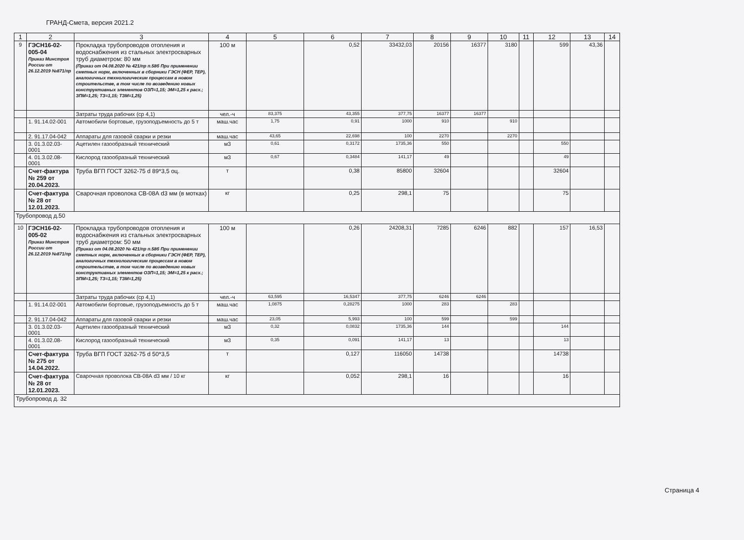ГРАНД-Смета, версия 2021.2
| 1 | 2 | 3 | 4 | 5 | 6 | 7 | 8 | 9 | 10 | 11 | 12 | 13 | 14 |
| --- | --- | --- | --- | --- | --- | --- | --- | --- | --- | --- | --- | --- | --- |
| 9 | ГЭСН16-02-005-04 Приказ Минстроя России от 26.12.2019 №871/пр | Прокладка трубопроводов отопления и водоснабжения из стальных электросварных труб диаметром: 80 мм (Приказ от 04.08.2020 № 421/пр п.58б При применении сметных норм, включенных в сборники ГЭСН (ФЕР, ТЕР), аналогичных технологическим процессам в новом строительстве, в том числе по возведению новых конструктивных элементов ОЗП=1,15; ЭМ=1,25 к расх.; ЗПМ=1,25; ТЗ=1,15; ТЗМ=1,25) | 100 м | | 0,52 | 33432,03 | 20156 | 16377 | 3180 | | 599 | 43,36 | |
| | | Затраты труда рабочих (ср 4,1) | чел.-ч | 83,375 | 43,355 | 377,75 | 16377 | 16377 | | | | | |
| | 1. 91.14.02-001 | Автомобили бортовые, грузоподъемность до 5 т | маш.час | 1,75 | 0,91 | 1000 | 910 | | 910 | | | | |
| | 2. 91.17.04-042 | Аппараты для газовой сварки и резки | маш.час | 43,65 | 22,698 | 100 | 2270 | | 2270 | | | | |
| | 3. 01.3.02.03-0001 | Ацетилен газообразный технический | м3 | 0,61 | 0,3172 | 1735,36 | 550 | | | | 550 | | |
| | 4. 01.3.02.08-0001 | Кислород газообразный технический | м3 | 0,67 | 0,3484 | 141,17 | 49 | | | | 49 | | |
| | Счет-фактура № 259 от 20.04.2023. | Труба ВГП ГОСТ 3262-75 d 89*3,5 оц. | т | | 0,38 | 85800 | 32604 | | | | 32604 | | |
| | Счет-фактура № 28 от 12.01.2023. | Сварочная проволока СВ-08А d3 мм (в мотках) | кг | | 0,25 | 298,1 | 75 | | | | 75 | | |
| Трубопровод д.50 | | | | | | | | | | | | | |
| 10 | ГЭСН16-02-005-02 Приказ Минстроя России от 26.12.2019 №871/пр | Прокладка трубопроводов отопления и водоснабжения из стальных электросварных труб диаметром: 50 мм (Приказ от 04.08.2020 № 421/пр п.58б При применении сметных норм, включенных в сборники ГЭСН (ФЕР, ТЕР), аналогичных технологическим процессам в новом строительстве, в том числе по возведению новых конструктивных элементов ОЗП=1,15; ЭМ=1,25 к расх.; ЗПМ=1,25; ТЗ=1,15; ТЗМ=1,25) | 100 м | | 0,26 | 24208,31 | 7285 | 6246 | 882 | | 157 | 16,53 | |
| | | Затраты труда рабочих (ср 4,1) | чел.-ч | 63,595 | 16,5347 | 377,75 | 6246 | 6246 | | | | | |
| | 1. 91.14.02-001 | Автомобили бортовые, грузоподъемность до 5 т | маш.час | 1,0875 | 0,28275 | 1000 | 283 | | 283 | | | | |
| | 2. 91.17.04-042 | Аппараты для газовой сварки и резки | маш.час | 23,05 | 5,993 | 100 | 599 | | 599 | | | | |
| | 3. 01.3.02.03-0001 | Ацетилен газообразный технический | м3 | 0,32 | 0,0832 | 1735,36 | 144 | | | | 144 | | |
| | 4. 01.3.02.08-0001 | Кислород газообразный технический | м3 | 0,35 | 0,091 | 141,17 | 13 | | | | 13 | | |
| | Счет-фактура № 275 от 14.04.2022. | Труба ВГП ГОСТ 3262-75 d 50*3,5 | т | | 0,127 | 116050 | 14738 | | | | 14738 | | |
| | Счет-фактура № 28 от 12.01.2023. | Сварочная проволока СВ-08А d3 мм / 10 кг | кг | | 0,052 | 298,1 | 16 | | | | 16 | | |
| Трубопровод д. 32 | | | | | | | | | | | | | |
Страница 4